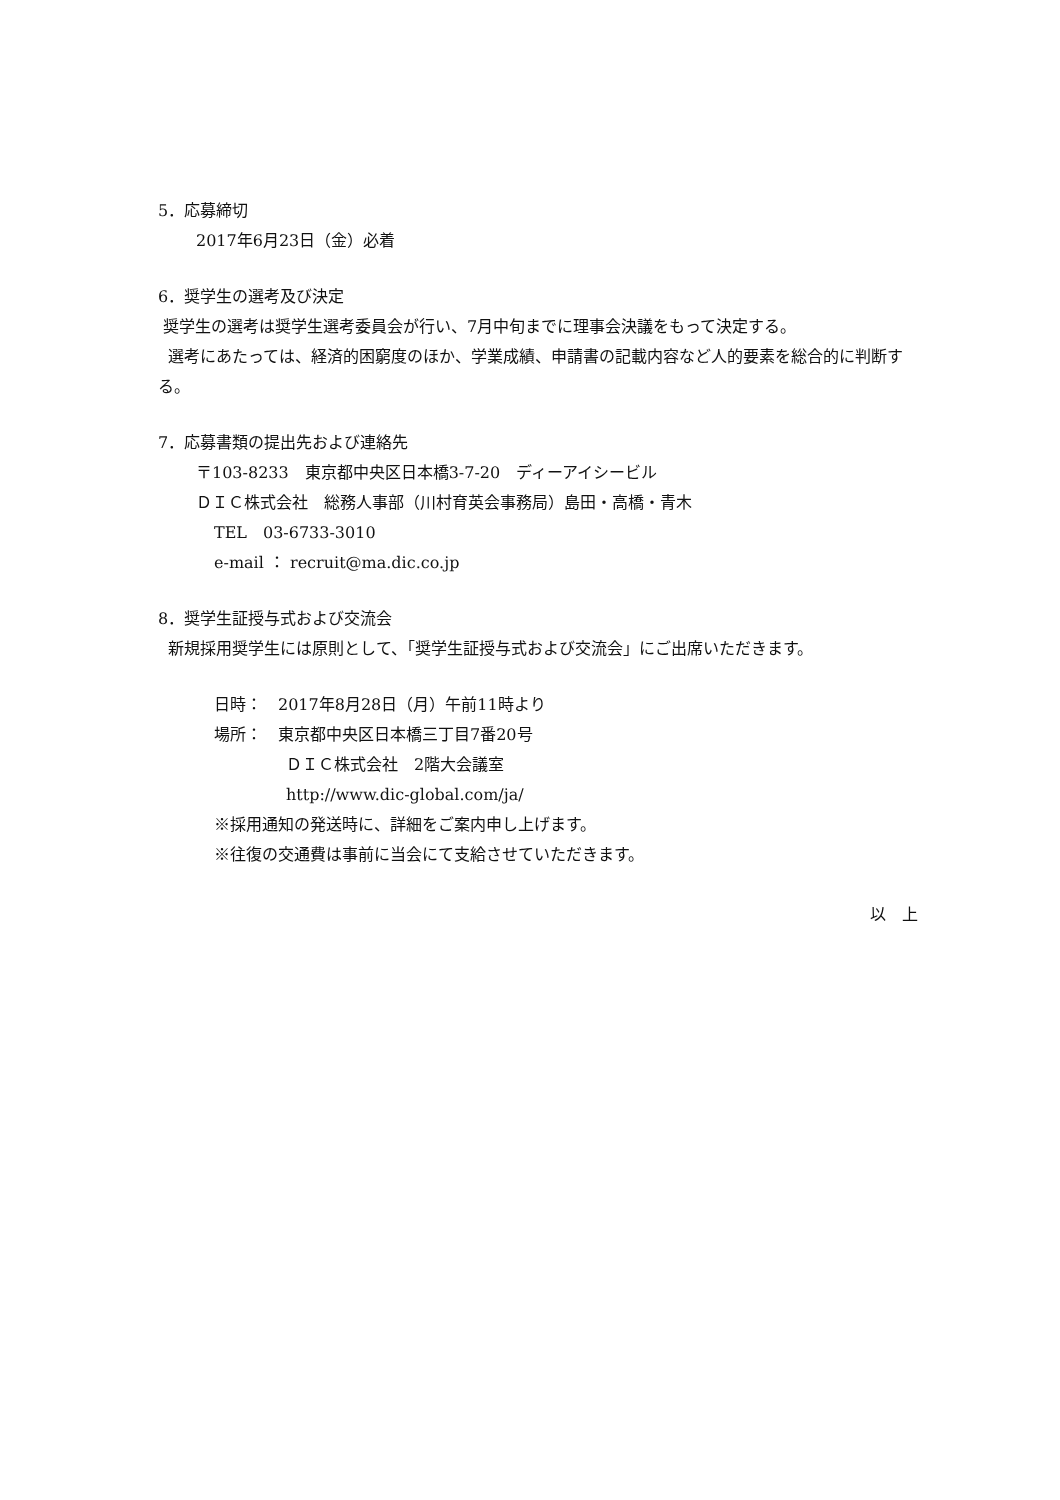5．応募締切
2017年6月23日（金）必着
6．奨学生の選考及び決定
奨学生の選考は奨学生選考委員会が行い、7月中旬までに理事会決議をもって決定する。
選考にあたっては、経済的困窮度のほか、学業成績、申請書の記載内容など人的要素を総合的に判断する。
7．応募書類の提出先および連絡先
〒103-8233　東京都中央区日本橋3-7-20　ディーアイシービル
ＤＩＣ株式会社　総務人事部（川村育英会事務局）島田・高橋・青木
TEL　03-6733-3010
e-mail ： recruit@ma.dic.co.jp
8．奨学生証授与式および交流会
新規採用奨学生には原則として、「奨学生証授与式および交流会」にご出席いただきます。
日時：　2017年8月28日（月）午前11時より
場所：　東京都中央区日本橋三丁目7番20号
ＤＩＣ株式会社　2階大会議室
http://www.dic-global.com/ja/
※採用通知の発送時に、詳細をご案内申し上げます。
※往復の交通費は事前に当会にて支給させていただきます。
以　上